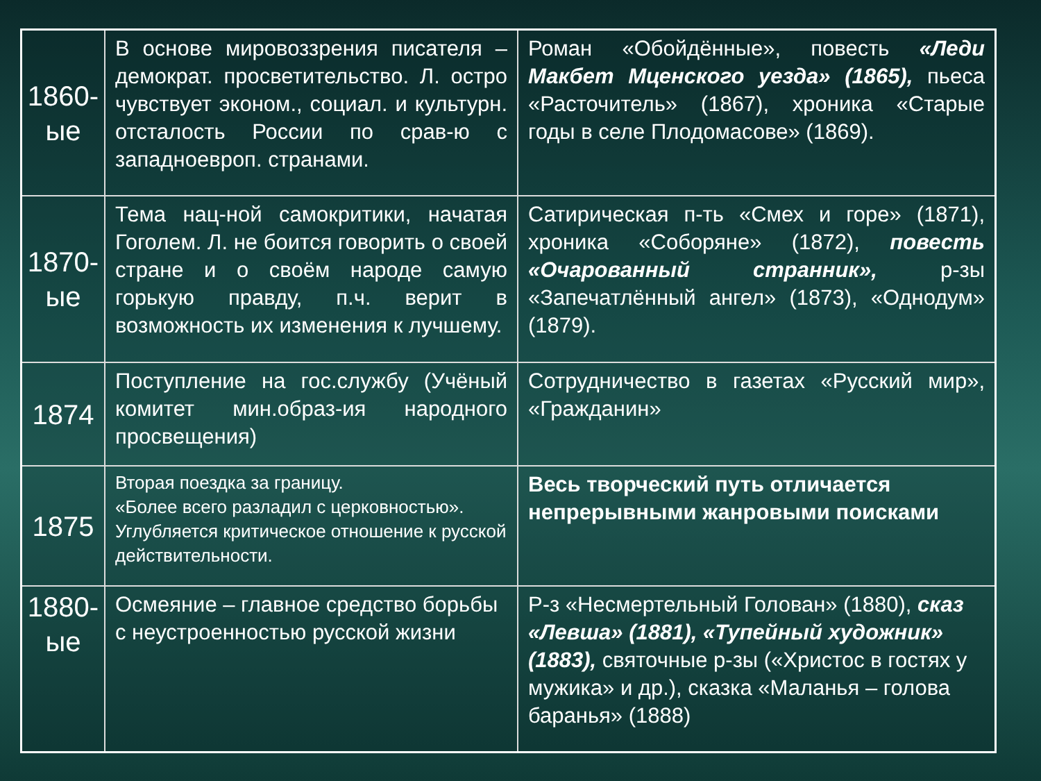| 1860-ые | В основе мировоззрения писателя – демократ. просветительство. Л. остро чувствует эконом., социал. и культурн. отсталость России по срав-ю с западноевроп. странами. | Роман «Обойдённые», повесть «Леди Макбет Мценского уезда» (1865), пьеса «Расточитель» (1867), хроника «Старые годы в селе Плодомасове» (1869). |
| 1870-ые | Тема нац-ной самокритики, начатая Гоголем. Л. не боится говорить о своей стране и о своём народе самую горькую правду, п.ч. верит в возможность их изменения к лучшему. | Сатирическая п-ть «Смех и горе» (1871), хроника «Соборяне» (1872), повесть «Очарованный странник», р-зы «Запечатлённый ангел» (1873), «Однодум» (1879). |
| 1874 | Поступление на гос.службу (Учёный комитет мин.образ-ия народного просвещения) | Сотрудничество в газетах «Русский мир», «Гражданин» |
| 1875 | Вторая поездка за границу. «Более всего разладил с церковностью». Углубляется критическое отношение к русской действительности. | Весь творческий путь отличается непрерывными жанровыми поисками |
| 1880-ые | Осмеяние – главное средство борьбы с неустроенностью русской жизни | Р-з «Несмертельный Голован» (1880), сказ «Левша» (1881), «Тупейный художник» (1883), святочные р-зы («Христос в гостях у мужика» и др.), сказка «Маланья – голова баранья» (1888) |